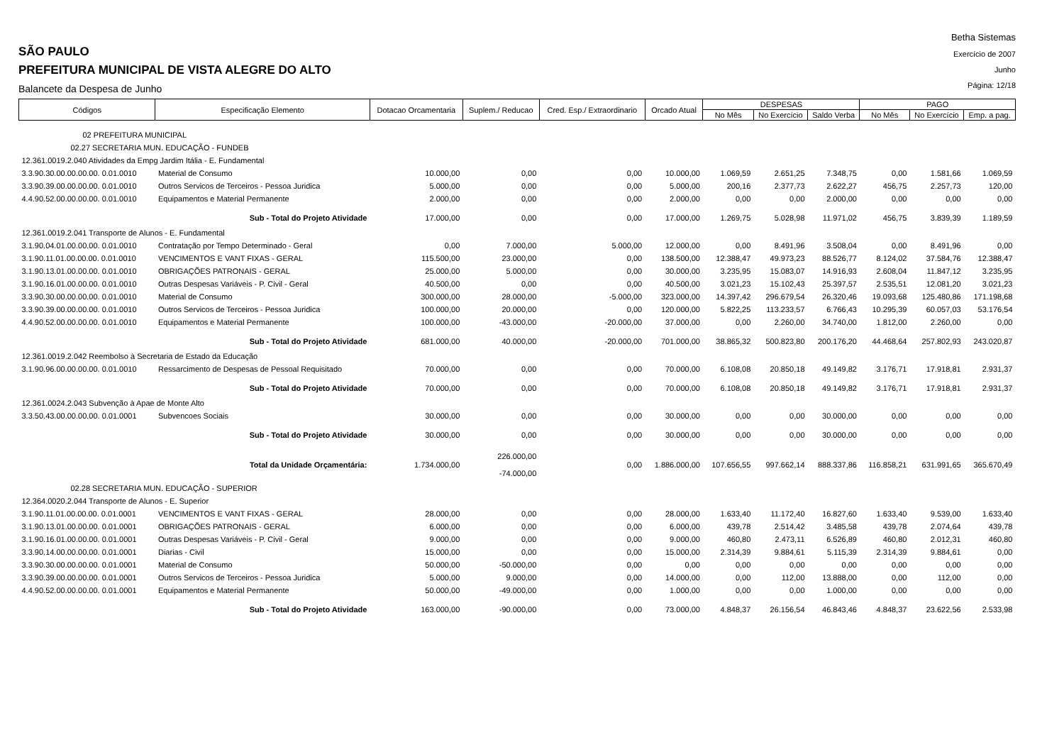SÃO PAULO
PREFEITURA MUNICIPAL DE VISTA ALEGRE DO ALTO
Balancete da Despesa de Junho
Betha Sistemas
Exercício de 2007
Junho
Página: 12/18
| Códigos | Especificação Elemento | Dotacao Orcamentaria | Suplem./ Reducao | Cred. Esp./ Extraordinario | Orcado Atual | DESPESAS | | | PAGO | | |
| --- | --- | --- | --- | --- | --- | --- | --- | --- | --- | --- | --- |
| | | | | | | No Mês | No Exercício | Saldo Verba | No Mês | No Exercício | Emp. a pag. |
| 02 PREFEITURA MUNICIPAL | | | | | | | | | | | |
| 02.27 SECRETARIA MUN. EDUCAÇÃO - FUNDEB | | | | | | | | | | | |
| 12.361.0019.2.040 Atividades da Empg Jardim Itália - E. Fundamental | | | | | | | | | | | |
| 3.3.90.30.00.00.00.00. 0.01.0010 | Material de Consumo | 10.000,00 | 0,00 | 0,00 | 10.000,00 | 1.069,59 | 2.651,25 | 7.348,75 | 0,00 | 1.581,66 | 1.069,59 |
| 3.3.90.39.00.00.00.00. 0.01.0010 | Outros Servicos de Terceiros - Pessoa Juridica | 5.000,00 | 0,00 | 0,00 | 5.000,00 | 200,16 | 2.377,73 | 2.622,27 | 456,75 | 2.257,73 | 120,00 |
| 4.4.90.52.00.00.00.00. 0.01.0010 | Equipamentos e Material Permanente | 2.000,00 | 0,00 | 0,00 | 2.000,00 | 0,00 | 0,00 | 2.000,00 | 0,00 | 0,00 | 0,00 |
| | Sub - Total do Projeto Atividade | 17.000,00 | 0,00 | 0,00 | 17.000,00 | 1.269,75 | 5.028,98 | 11.971,02 | 456,75 | 3.839,39 | 1.189,59 |
| 12.361.0019.2.041 Transporte de Alunos - E. Fundamental | | | | | | | | | | | |
| 3.1.90.04.01.00.00.00. 0.01.0010 | Contratação por Tempo Determinado - Geral | 0,00 | 7.000,00 | 5.000,00 | 12.000,00 | 0,00 | 8.491,96 | 3.508,04 | 0,00 | 8.491,96 | 0,00 |
| 3.1.90.11.01.00.00.00. 0.01.0010 | VENCIMENTOS E VANT FIXAS - GERAL | 115.500,00 | 23.000,00 | 0,00 | 138.500,00 | 12.388,47 | 49.973,23 | 88.526,77 | 8.124,02 | 37.584,76 | 12.388,47 |
| 3.1.90.13.01.00.00.00. 0.01.0010 | OBRIGAÇÕES PATRONAIS - GERAL | 25.000,00 | 5.000,00 | 0,00 | 30.000,00 | 3.235,95 | 15.083,07 | 14.916,93 | 2.608,04 | 11.847,12 | 3.235,95 |
| 3.1.90.16.01.00.00.00. 0.01.0010 | Outras Despesas Variáveis - P. Civil - Geral | 40.500,00 | 0,00 | 0,00 | 40.500,00 | 3.021,23 | 15.102,43 | 25.397,57 | 2.535,51 | 12.081,20 | 3.021,23 |
| 3.3.90.30.00.00.00.00. 0.01.0010 | Material de Consumo | 300.000,00 | 28.000,00 | -5.000,00 | 323.000,00 | 14.397,42 | 296.679,54 | 26.320,46 | 19.093,68 | 125.480,86 | 171.198,68 |
| 3.3.90.39.00.00.00.00. 0.01.0010 | Outros Servicos de Terceiros - Pessoa Juridica | 100.000,00 | 20.000,00 | 0,00 | 120.000,00 | 5.822,25 | 113.233,57 | 6.766,43 | 10.295,39 | 60.057,03 | 53.176,54 |
| 4.4.90.52.00.00.00.00. 0.01.0010 | Equipamentos e Material Permanente | 100.000,00 | -43.000,00 | -20.000,00 | 37.000,00 | 0,00 | 2.260,00 | 34.740,00 | 1.812,00 | 2.260,00 | 0,00 |
| | Sub - Total do Projeto Atividade | 681.000,00 | 40.000,00 | -20.000,00 | 701.000,00 | 38.865,32 | 500.823,80 | 200.176,20 | 44.468,64 | 257.802,93 | 243.020,87 |
| 12.361.0019.2.042 Reembolso à Secretaria de Estado da Educação | | | | | | | | | | | |
| 3.1.90.96.00.00.00.00. 0.01.0010 | Ressarcimento de Despesas de Pessoal Requisitado | 70.000,00 | 0,00 | 0,00 | 70.000,00 | 6.108,08 | 20.850,18 | 49.149,82 | 3.176,71 | 17.918,81 | 2.931,37 |
| | Sub - Total do Projeto Atividade | 70.000,00 | 0,00 | 0,00 | 70.000,00 | 6.108,08 | 20.850,18 | 49.149,82 | 3.176,71 | 17.918,81 | 2.931,37 |
| 12.361.0024.2.043 Subvenção à Apae de Monte Alto | | | | | | | | | | | |
| 3.3.50.43.00.00.00.00. 0.01.0001 | Subvencoes Sociais | 30.000,00 | 0,00 | 0,00 | 30.000,00 | 0,00 | 0,00 | 30.000,00 | 0,00 | 0,00 | 0,00 |
| | Sub - Total do Projeto Atividade | 30.000,00 | 0,00 | 0,00 | 30.000,00 | 0,00 | 0,00 | 30.000,00 | 0,00 | 0,00 | 0,00 |
| | Total da Unidade Orçamentária: | 1.734.000,00 | 226.000,00 -74.000,00 | 0,00 | 1.886.000,00 | 107.656,55 | 997.662,14 | 888.337,86 | 116.858,21 | 631.991,65 | 365.670,49 |
| 02.28 SECRETARIA MUN. EDUCAÇÃO - SUPERIOR | | | | | | | | | | | |
| 12.364.0020.2.044 Transporte de Alunos - E. Superior | | | | | | | | | | | |
| 3.1.90.11.01.00.00.00. 0.01.0001 | VENCIMENTOS E VANT FIXAS - GERAL | 28.000,00 | 0,00 | 0,00 | 28.000,00 | 1.633,40 | 11.172,40 | 16.827,60 | 1.633,40 | 9.539,00 | 1.633,40 |
| 3.1.90.13.01.00.00.00. 0.01.0001 | OBRIGAÇÕES PATRONAIS - GERAL | 6.000,00 | 0,00 | 0,00 | 6.000,00 | 439,78 | 2.514,42 | 3.485,58 | 439,78 | 2.074,64 | 439,78 |
| 3.1.90.16.01.00.00.00. 0.01.0001 | Outras Despesas Variáveis - P. Civil - Geral | 9.000,00 | 0,00 | 0,00 | 9.000,00 | 460,80 | 2.473,11 | 6.526,89 | 460,80 | 2.012,31 | 460,80 |
| 3.3.90.14.00.00.00.00. 0.01.0001 | Diarias - Civil | 15.000,00 | 0,00 | 0,00 | 15.000,00 | 2.314,39 | 9.884,61 | 5.115,39 | 2.314,39 | 9.884,61 | 0,00 |
| 3.3.90.30.00.00.00.00. 0.01.0001 | Material de Consumo | 50.000,00 | -50.000,00 | 0,00 | 0,00 | 0,00 | 0,00 | 0,00 | 0,00 | 0,00 | 0,00 |
| 3.3.90.39.00.00.00.00. 0.01.0001 | Outros Servicos de Terceiros - Pessoa Juridica | 5.000,00 | 9.000,00 | 0,00 | 14.000,00 | 0,00 | 112,00 | 13.888,00 | 0,00 | 112,00 | 0,00 |
| 4.4.90.52.00.00.00.00. 0.01.0001 | Equipamentos e Material Permanente | 50.000,00 | -49.000,00 | 0,00 | 1.000,00 | 0,00 | 0,00 | 1.000,00 | 0,00 | 0,00 | 0,00 |
| | Sub - Total do Projeto Atividade | 163.000,00 | -90.000,00 | 0,00 | 73.000,00 | 4.848,37 | 26.156,54 | 46.843,46 | 4.848,37 | 23.622,56 | 2.533,98 |